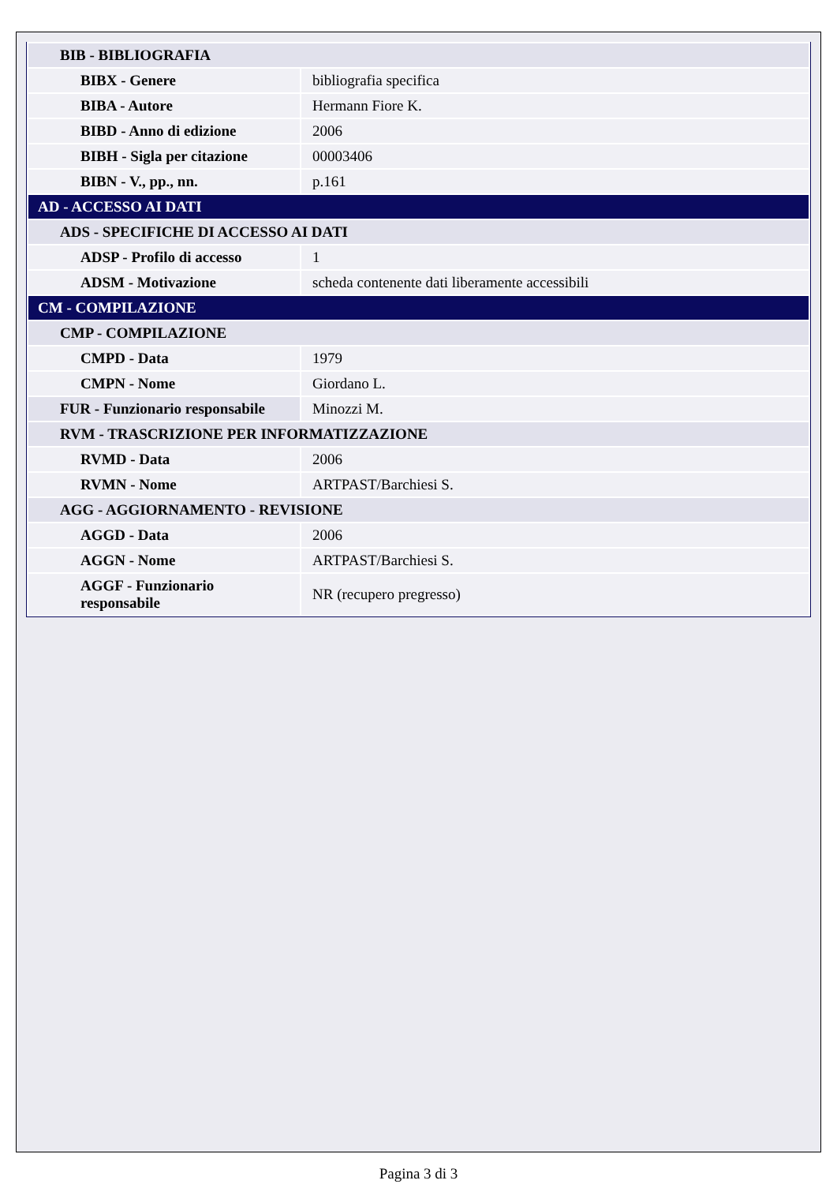| BIB - BIBLIOGRAFIA | |
| BIBX - Genere | bibliografia specifica |
| BIBA - Autore | Hermann Fiore K. |
| BIBD - Anno di edizione | 2006 |
| BIBH - Sigla per citazione | 00003406 |
| BIBN - V., pp., nn. | p.161 |
| AD - ACCESSO AI DATI | |
| ADS - SPECIFICHE DI ACCESSO AI DATI | |
| ADSP - Profilo di accesso | 1 |
| ADSM - Motivazione | scheda contenente dati liberamente accessibili |
| CM - COMPILAZIONE | |
| CMP - COMPILAZIONE | |
| CMPD - Data | 1979 |
| CMPN - Nome | Giordano L. |
| FUR - Funzionario responsabile | Minozzi M. |
| RVM - TRASCRIZIONE PER INFORMATIZZAZIONE | |
| RVMD - Data | 2006 |
| RVMN - Nome | ARTPAST/Barchiesi S. |
| AGG - AGGIORNAMENTO - REVISIONE | |
| AGGD - Data | 2006 |
| AGGN - Nome | ARTPAST/Barchiesi S. |
| AGGF - Funzionario responsabile | NR (recupero pregresso) |
Pagina 3 di 3